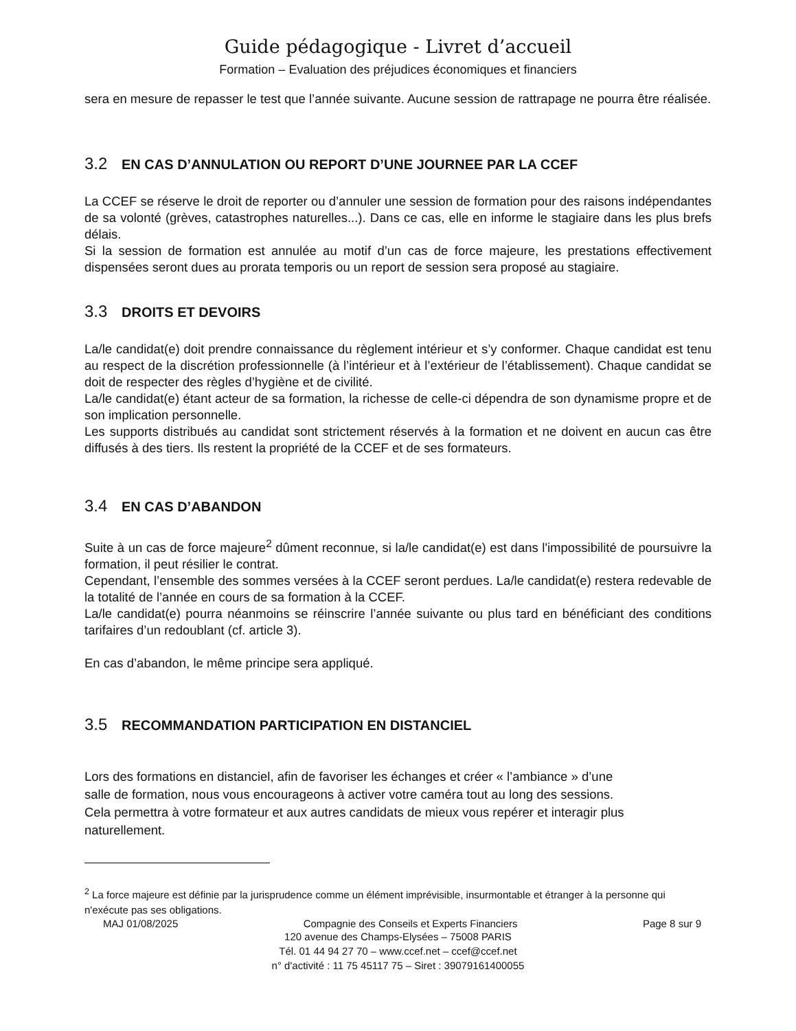Guide pédagogique - Livret d’accueil
Formation – Evaluation des préjudices économiques et financiers
sera en mesure de repasser le test que l’année suivante. Aucune session de rattrapage ne pourra être réalisée.
3.2 EN CAS D’ANNULATION OU REPORT D’UNE JOURNEE PAR LA CCEF
La CCEF se réserve le droit de reporter ou d’annuler une session de formation pour des raisons indépendantes de sa volonté (grèves, catastrophes naturelles...). Dans ce cas, elle en informe le stagiaire dans les plus brefs délais.
Si la session de formation est annulée au motif d’un cas de force majeure, les prestations effectivement dispensées seront dues au prorata temporis ou un report de session sera proposé au stagiaire.
3.3 DROITS ET DEVOIRS
La/le candidat(e) doit prendre connaissance du règlement intérieur et s’y conformer. Chaque candidat est tenu au respect de la discrétion professionnelle (à l’intérieur et à l’extérieur de l’établissement). Chaque candidat se doit de respecter des règles d’hygiène et de civilité.
La/le candidat(e) étant acteur de sa formation, la richesse de celle-ci dépendra de son dynamisme propre et de son implication personnelle.
Les supports distribués au candidat sont strictement réservés à la formation et ne doivent en aucun cas être diffusés à des tiers. Ils restent la propriété de la CCEF et de ses formateurs.
3.4 EN CAS D’ABANDON
Suite à un cas de force majeure<sup>2</sup> dûment reconnue, si la/le candidat(e) est dans l'impossibilité de poursuivre la formation, il peut résilier le contrat.
Cependant, l’ensemble des sommes versées à la CCEF seront perdues. La/le candidat(e) restera redevable de la totalité de l’année en cours de sa formation à la CCEF.
La/le candidat(e) pourra néanmoins se réinscrire l’année suivante ou plus tard en bénéficiant des conditions tarifaires d’un redoublant (cf. article 3).
En cas d’abandon, le même principe sera appliqué.
3.5 RECOMMANDATION PARTICIPATION EN DISTANCIEL
Lors des formations en distanciel, afin de favoriser les échanges et créer « l’ambiance » d’une
salle de formation, nous vous encourageons à activer votre caméra tout au long des sessions.
Cela permettra à votre formateur et aux autres candidats de mieux vous repérer et interagir plus
naturellement.
<sup>2</sup> La force majeure est définie par la jurisprudence comme un élément imprévisible, insurmontable et étranger à la personne qui n'exécute pas ses obligations.
MAJ 01/08/2025 Compagnie des Conseils et Experts Financiers Page 8 sur 9
120 avenue des Champs-Elysées – 75008 PARIS
Tél. 01 44 94 27 70 – www.ccef.net – ccef@ccef.net
n° d'activité : 11 75 45117 75 – Siret : 39079161400055